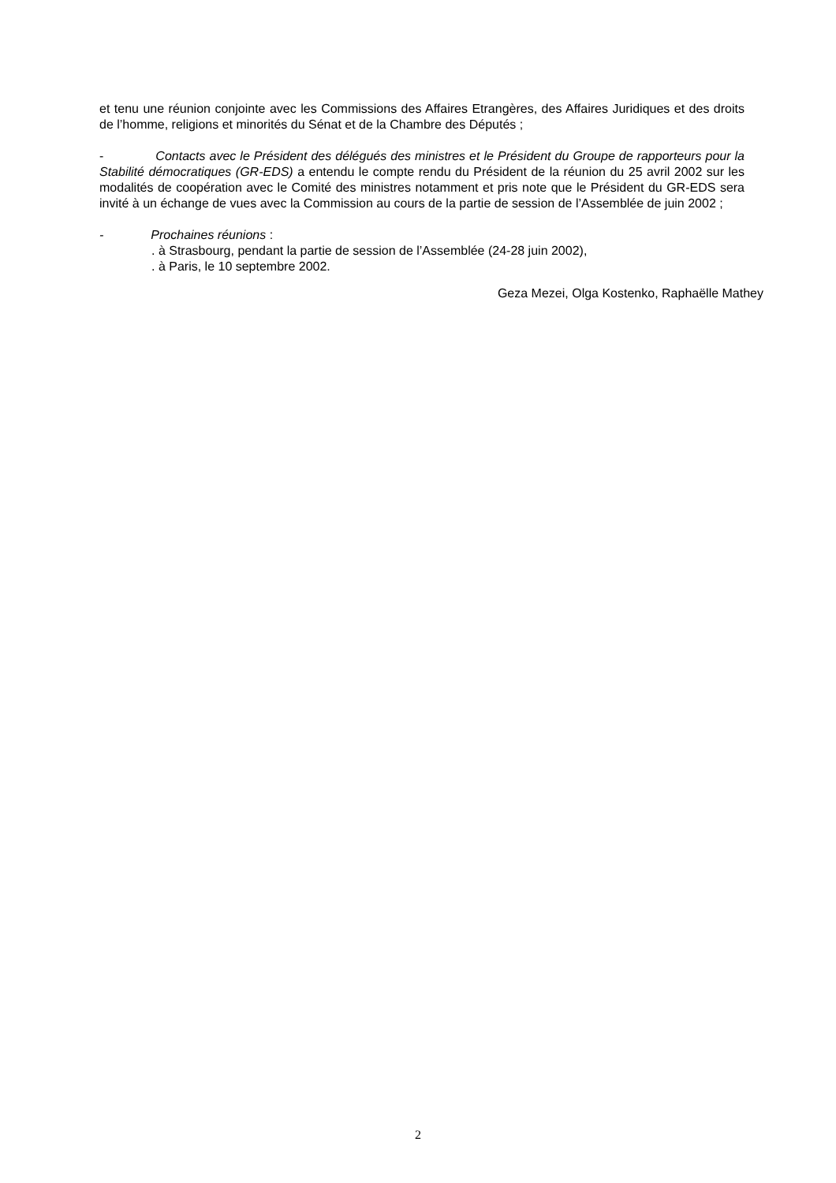et tenu une réunion conjointe avec les Commissions des Affaires Etrangères, des Affaires Juridiques et des droits de l’homme, religions et minorités du Sénat et de la Chambre des Députés ;
- Contacts avec le Président des délégués des ministres et le Président du Groupe de rapporteurs pour la Stabilité démocratiques (GR-EDS) a entendu le compte rendu du Président de la réunion du 25 avril 2002 sur les modalités de coopération avec le Comité des ministres notamment et pris note que le Président du GR-EDS sera invité à un échange de vues avec la Commission au cours de la partie de session de l’Assemblée de juin 2002 ;
- Prochaines réunions :
. à Strasbourg, pendant la partie de session de l’Assemblée (24-28 juin 2002),
. à Paris, le 10 septembre 2002.
Geza Mezei, Olga Kostenko, Raphaëlle Mathey
2